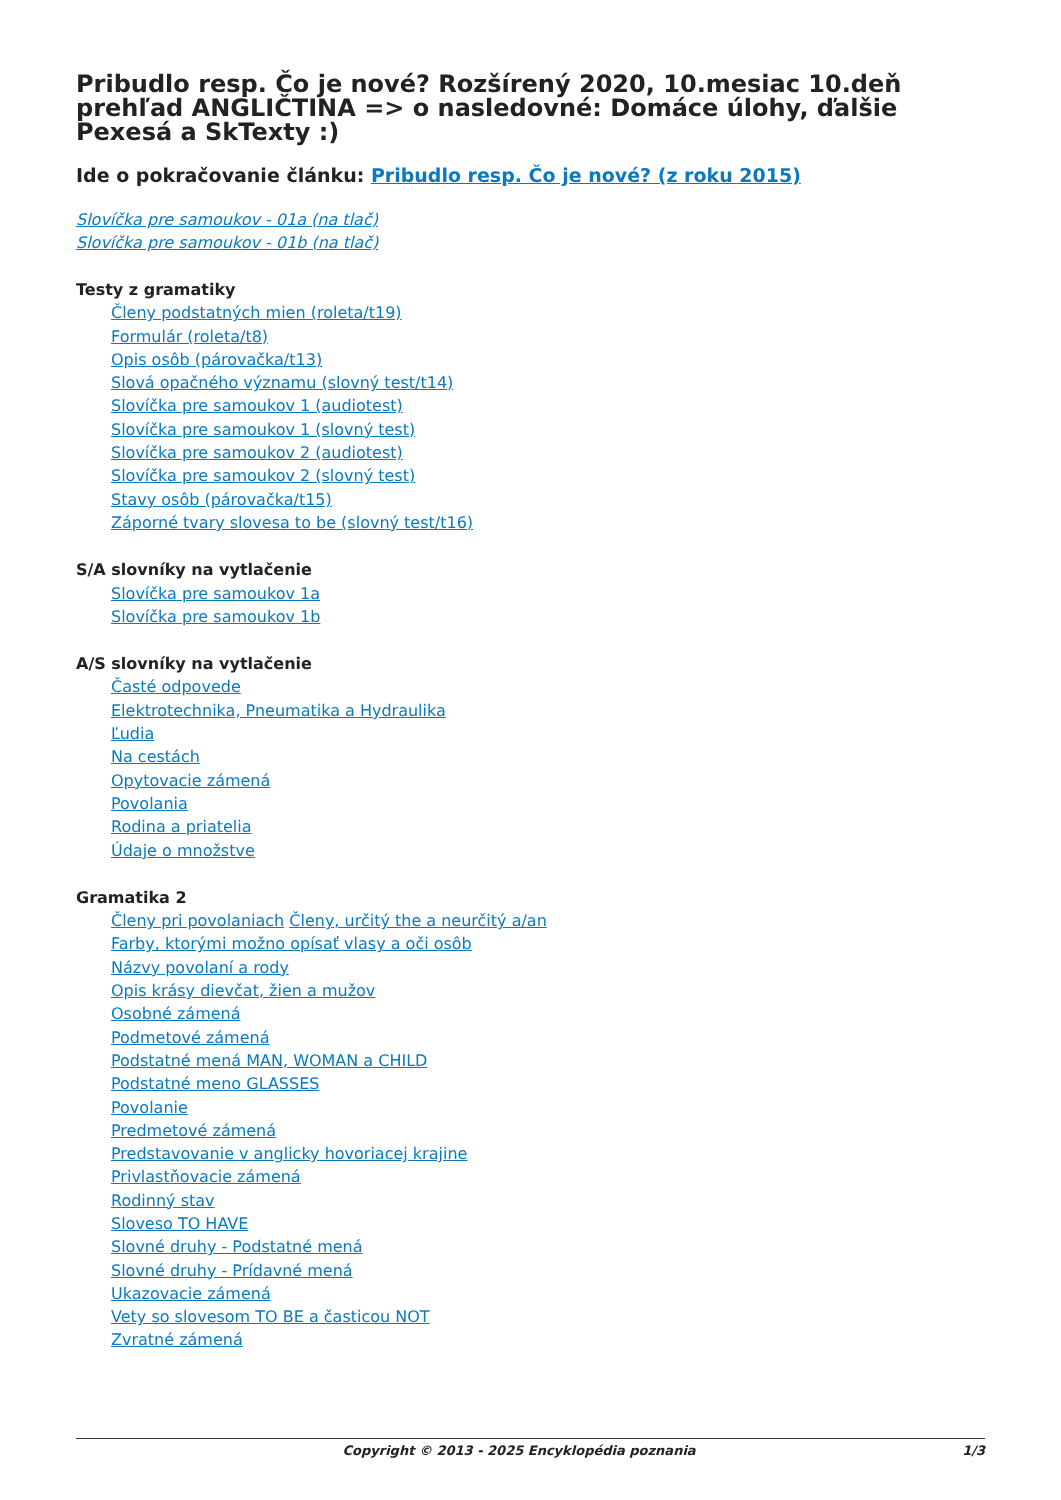Pribudlo resp. Čo je nové? Rozšírený 2020, 10.mesiac 10.deň prehľad ANGLIČTINA => o nasledovné: Domáce úlohy, ďalšie Pexesá a SkTexty :)
Ide o pokračovanie článku: Pribudlo resp. Čo je nové? (z roku 2015)
Slovíčka pre samoukov - 01a (na tlač)
Slovíčka pre samoukov - 01b (na tlač)
Testy z gramatiky
Členy podstatných mien (roleta/t19)
Formulár (roleta/t8)
Opis osôb (párovačka/t13)
Slová opačného významu (slovný test/t14)
Slovíčka pre samoukov 1 (audiotest)
Slovíčka pre samoukov 1 (slovný test)
Slovíčka pre samoukov 2 (audiotest)
Slovíčka pre samoukov 2 (slovný test)
Stavy osôb (párovačka/t15)
Záporné tvary slovesa to be (slovný test/t16)
S/A slovníky na vytlačenie
Slovíčka pre samoukov 1a
Slovíčka pre samoukov 1b
A/S slovníky na vytlačenie
Časté odpovede
Elektrotechnika, Pneumatika a Hydraulika
Ľudia
Na cestách
Opytovacie zámená
Povolania
Rodina a priatelia
Údaje o množstve
Gramatika 2
Členy pri povolaniach Členy, určitý the a neurčitý a/an
Farby, ktorými možno opísať vlasy a oči osôb
Názvy povolaní a rody
Opis krásy dievčat, žien a mužov
Osobné zámená
Podmetové zámená
Podstatné mená MAN, WOMAN a CHILD
Podstatné meno GLASSES
Povolanie
Predmetové zámená
Predstavovanie v anglicky hovoriacej krajine
Privlastňovacie zámená
Rodinný stav
Sloveso TO HAVE
Slovné druhy - Podstatné mená
Slovné druhy - Prídavné mená
Ukazovacie zámená
Vety so slovesom TO BE a časticou NOT
Zvratné zámená
Copyright © 2013 - 2025 Encyklopédia poznania 1/3